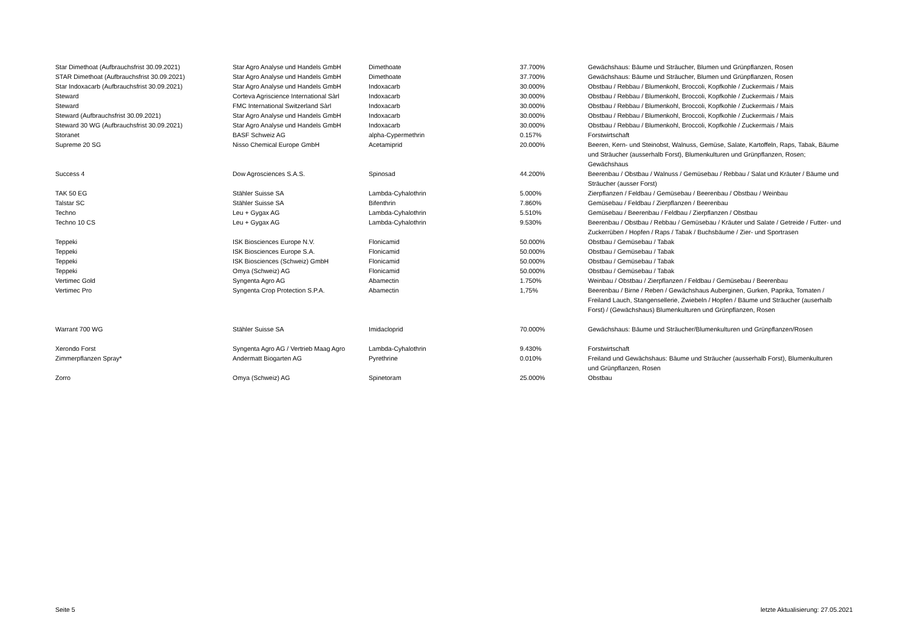| Star Dimethoat (Aufbrauchsfrist 30.09.2021) | Star Agro Analyse und Handels GmbH | Dimethoate | 37.700% | Gewächshaus: Bäume und Sträucher, Blumen und Grünpflanzen, Rosen |
| STAR Dimethoat (Aufbrauchsfrist 30.09.2021) | Star Agro Analyse und Handels GmbH | Dimethoate | 37.700% | Gewächshaus: Bäume und Sträucher, Blumen und Grünpflanzen, Rosen |
| Star Indoxacarb (Aufbrauchsfrist 30.09.2021) | Star Agro Analyse und Handels GmbH | Indoxacarb | 30.000% | Obstbau / Rebbau / Blumenkohl, Broccoli, Kopfkohle / Zuckermais / Mais |
| Steward | Corteva Agriscience International Sàrl | Indoxacarb | 30.000% | Obstbau / Rebbau / Blumenkohl, Broccoli, Kopfkohle / Zuckermais / Mais |
| Steward | FMC International Switzerland Sàrl | Indoxacarb | 30.000% | Obstbau / Rebbau / Blumenkohl, Broccoli, Kopfkohle / Zuckermais / Mais |
| Steward (Aufbrauchsfrist 30.09.2021) | Star Agro Analyse und Handels GmbH | Indoxacarb | 30.000% | Obstbau / Rebbau / Blumenkohl, Broccoli, Kopfkohle / Zuckermais / Mais |
| Steward 30 WG (Aufbrauchsfrist 30.09.2021) | Star Agro Analyse und Handels GmbH | Indoxacarb | 30.000% | Obstbau / Rebbau / Blumenkohl, Broccoli, Kopfkohle / Zuckermais / Mais |
| Storanet | BASF Schweiz AG | alpha-Cypermethrin | 0.157% | Forstwirtschaft |
| Supreme 20 SG | Nisso Chemical Europe GmbH | Acetamiprid | 20.000% | Beeren, Kern- und Steinobst, Walnuss, Gemüse, Salate, Kartoffeln, Raps, Tabak, Bäume und Sträucher (ausserhalb Forst), Blumenkulturen und Grünpflanzen, Rosen; Gewächshaus |
| Success 4 | Dow Agrosciences S.A.S. | Spinosad | 44.200% | Beerenbau / Obstbau / Walnuss / Gemüsebau / Rebbau / Salat und Kräuter / Bäume und Sträucher (ausser Forst) |
| TAK 50 EG | Stähler Suisse SA | Lambda-Cyhalothrin | 5.000% | Zierpflanzen / Feldbau / Gemüsebau / Beerenbau / Obstbau / Weinbau |
| Talstar SC | Stähler Suisse SA | Bifenthrin | 7.860% | Gemüsebau / Feldbau / Zierpflanzen / Beerenbau |
| Techno | Leu + Gygax AG | Lambda-Cyhalothrin | 5.510% | Gemüsebau / Beerenbau / Feldbau / Zierpflanzen / Obstbau |
| Techno 10 CS | Leu + Gygax AG | Lambda-Cyhalothrin | 9.530% | Beerenbau / Obstbau / Rebbau / Gemüsebau / Kräuter und Salate / Getreide / Futter- und Zuckerrüben / Hopfen / Raps / Tabak / Buchsbäume / Zier- und Sportrasen |
| Teppeki | ISK Biosciences Europe N.V. | Flonicamid | 50.000% | Obstbau / Gemüsebau / Tabak |
| Teppeki | ISK Biosciences Europe S.A. | Flonicamid | 50.000% | Obstbau / Gemüsebau / Tabak |
| Teppeki | ISK Biosciences (Schweiz) GmbH | Flonicamid | 50.000% | Obstbau / Gemüsebau / Tabak |
| Teppeki | Omya (Schweiz) AG | Flonicamid | 50.000% | Obstbau / Gemüsebau / Tabak |
| Vertimec Gold | Syngenta Agro AG | Abamectin | 1.750% | Weinbau / Obstbau / Zierpflanzen / Feldbau / Gemüsebau / Beerenbau |
| Vertimec Pro | Syngenta Crop Protection S.P.A. | Abamectin | 1,75% | Beerenbau / Birne / Reben / Gewächshaus Auberginen, Gurken, Paprika, Tomaten / Freiland Lauch, Stangensellerie, Zwiebeln / Hopfen / Bäume und Sträucher (auserhalb Forst) / (Gewächshaus) Blumenkulturen und Grünpflanzen, Rosen |
| Warrant 700 WG | Stähler Suisse SA | Imidacloprid | 70.000% | Gewächshaus: Bäume und Sträucher/Blumenkulturen und Grünpflanzen/Rosen |
| Xerondo Forst | Syngenta Agro AG / Vertrieb Maag Agro | Lambda-Cyhalothrin | 9.430% | Forstwirtschaft |
| Zimmerpflanzen Spray* | Andermatt Biogarten AG | Pyrethrine | 0.010% | Freiland und Gewächshaus: Bäume und Sträucher (ausserhalb Forst), Blumenkulturen und Grünpflanzen, Rosen |
| Zorro | Omya (Schweiz) AG | Spinetoram | 25.000% | Obstbau |
Seite 5 letzte Aktualisierung: 27.05.2021